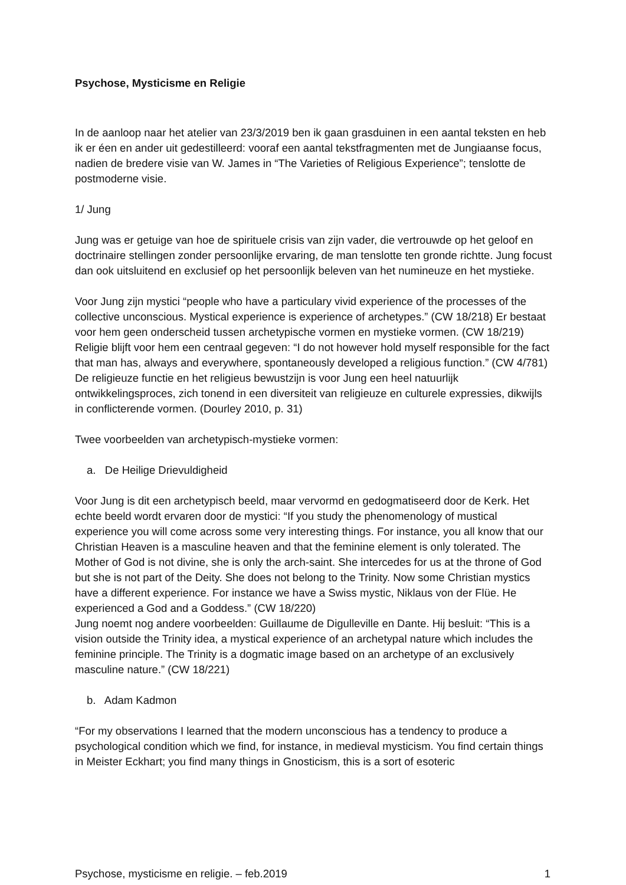Psychose, Mysticisme en Religie
In de aanloop naar het atelier van 23/3/2019 ben ik gaan grasduinen in een aantal teksten en heb ik er éen en ander uit gedestilleerd: vooraf een aantal tekstfragmenten met de Jungiaanse focus, nadien de bredere visie van W. James in “The Varieties of Religious Experience”; tenslotte de postmoderne visie.
1/ Jung
Jung was er getuige van hoe de spirituele crisis van zijn vader, die vertrouwde op het geloof en doctrinaire stellingen zonder persoonlijke ervaring, de man tenslotte ten gronde richtte. Jung focust dan ook uitsluitend en exclusief op het persoonlijk beleven van het numineuze en het mystieke.
Voor Jung zijn mystici “people who have a particulary vivid experience of the processes of the collective unconscious. Mystical experience is experience of archetypes.” (CW 18/218) Er bestaat voor hem geen onderscheid tussen archetypische vormen en mystieke vormen. (CW 18/219)
Religie blijft voor hem een centraal gegeven: “I do not however hold myself responsible for the fact that man has, always and everywhere, spontaneously developed a religious function.” (CW 4/781) De religieuze functie en het religieus bewustzijn is voor Jung een heel natuurlijk ontwikkelingsproces, zich tonend in een diversiteit van religieuze en culturele expressies, dikwijls in conflicterende vormen. (Dourley 2010, p. 31)
Twee voorbeelden van archetypisch-mystieke vormen:
a. De Heilige Drievuldigheid
Voor Jung is dit een archetypisch beeld, maar vervormd en gedogmatiseerd door de Kerk. Het echte beeld wordt ervaren door de mystici: “If you study the phenomenology of mustical experience you will come across some very interesting things. For instance, you all know that our Christian Heaven is a masculine heaven and that the feminine element is only tolerated. The Mother of God is not divine, she is only the arch-saint. She intercedes for us at the throne of God but she is not part of the Deity. She does not belong to the Trinity. Now some Christian mystics have a different experience. For instance we have a Swiss mystic, Niklaus von der Flüe. He experienced a God and a Goddess.” (CW 18/220)
Jung noemt nog andere voorbeelden: Guillaume de Digulleville en Dante. Hij besluit: “This is a vision outside the Trinity idea, a mystical experience of an archetypal nature which includes the feminine principle. The Trinity is a dogmatic image based on an archetype of an exclusively masculine nature.” (CW 18/221)
b. Adam Kadmon
“For my observations I learned that the modern unconscious has a tendency to produce a psychological condition which we find, for instance, in medieval mysticism. You find certain things in Meister Eckhart; you find many things in Gnosticism, this is a sort of esoteric
Psychose, mysticisme en religie. – feb.2019 1